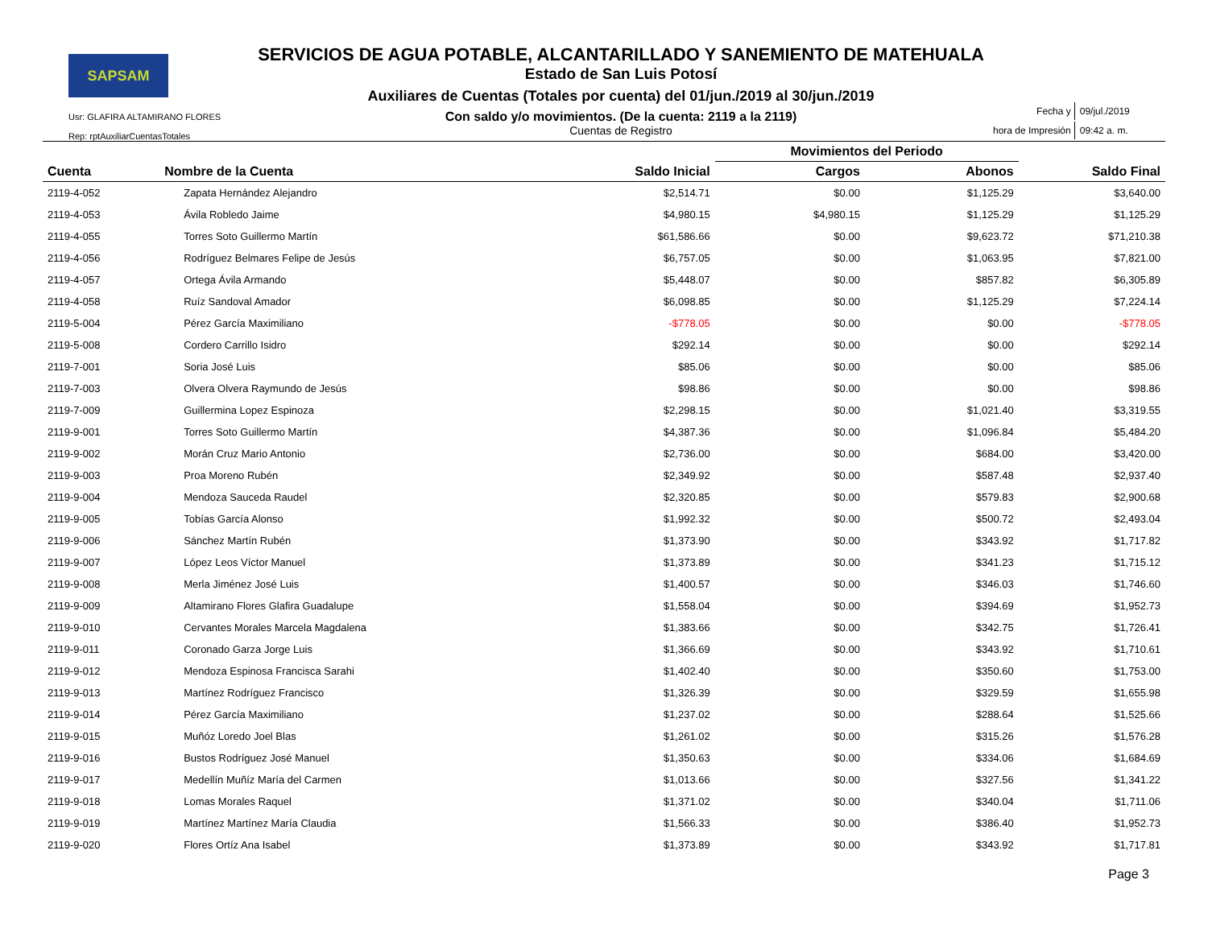SAPSAM
Usr: GLAFIRA ALTAMIRANO FLORES
Rep: rptAuxiliarCuentasTotales
SERVICIOS DE AGUA POTABLE, ALCANTARILLADO Y SANEMIENTO DE MATEHUALA
Estado de San Luis Potosí
Auxiliares de Cuentas (Totales por cuenta) del 01/jun./2019 al 30/jun./2019
Con saldo y/o movimientos. (De la cuenta: 2119 a la 2119)
Cuentas de Registro
| Fecha y | 09/jul./2019 |
| hora de Impresión | 09:42 a. m. |
| | | | Movimientos del Periodo | | |
| --- | --- | --- | --- | --- | --- |
| Cuenta | Nombre de la Cuenta | Saldo Inicial | Cargos | Abonos | Saldo Final |
| 2119-4-052 | Zapata Hernández Alejandro | $2,514.71 | $0.00 | $1,125.29 | $3,640.00 |
| 2119-4-053 | Ávila Robledo Jaime | $4,980.15 | $4,980.15 | $1,125.29 | $1,125.29 |
| 2119-4-055 | Torres Soto Guillermo Martín | $61,586.66 | $0.00 | $9,623.72 | $71,210.38 |
| 2119-4-056 | Rodríguez Belmares Felipe de Jesús | $6,757.05 | $0.00 | $1,063.95 | $7,821.00 |
| 2119-4-057 | Ortega Ávila Armando | $5,448.07 | $0.00 | $857.82 | $6,305.89 |
| 2119-4-058 | Ruíz Sandoval Amador | $6,098.85 | $0.00 | $1,125.29 | $7,224.14 |
| 2119-5-004 | Pérez García Maximiliano | -$778.05 | $0.00 | $0.00 | -$778.05 |
| 2119-5-008 | Cordero Carrillo Isidro | $292.14 | $0.00 | $0.00 | $292.14 |
| 2119-7-001 | Soria José Luis | $85.06 | $0.00 | $0.00 | $85.06 |
| 2119-7-003 | Olvera Olvera Raymundo de Jesús | $98.86 | $0.00 | $0.00 | $98.86 |
| 2119-7-009 | Guillermina Lopez Espinoza | $2,298.15 | $0.00 | $1,021.40 | $3,319.55 |
| 2119-9-001 | Torres Soto Guillermo Martín | $4,387.36 | $0.00 | $1,096.84 | $5,484.20 |
| 2119-9-002 | Morán Cruz Mario Antonio | $2,736.00 | $0.00 | $684.00 | $3,420.00 |
| 2119-9-003 | Proa Moreno Rubén | $2,349.92 | $0.00 | $587.48 | $2,937.40 |
| 2119-9-004 | Mendoza Sauceda Raudel | $2,320.85 | $0.00 | $579.83 | $2,900.68 |
| 2119-9-005 | Tobías García Alonso | $1,992.32 | $0.00 | $500.72 | $2,493.04 |
| 2119-9-006 | Sánchez Martín Rubén | $1,373.90 | $0.00 | $343.92 | $1,717.82 |
| 2119-9-007 | López Leos Víctor Manuel | $1,373.89 | $0.00 | $341.23 | $1,715.12 |
| 2119-9-008 | Merla Jiménez José Luis | $1,400.57 | $0.00 | $346.03 | $1,746.60 |
| 2119-9-009 | Altamirano Flores Glafira Guadalupe | $1,558.04 | $0.00 | $394.69 | $1,952.73 |
| 2119-9-010 | Cervantes Morales Marcela Magdalena | $1,383.66 | $0.00 | $342.75 | $1,726.41 |
| 2119-9-011 | Coronado Garza Jorge Luis | $1,366.69 | $0.00 | $343.92 | $1,710.61 |
| 2119-9-012 | Mendoza Espinosa Francisca Sarahi | $1,402.40 | $0.00 | $350.60 | $1,753.00 |
| 2119-9-013 | Martínez Rodríguez Francisco | $1,326.39 | $0.00 | $329.59 | $1,655.98 |
| 2119-9-014 | Pérez García Maximiliano | $1,237.02 | $0.00 | $288.64 | $1,525.66 |
| 2119-9-015 | Muñóz Loredo Joel Blas | $1,261.02 | $0.00 | $315.26 | $1,576.28 |
| 2119-9-016 | Bustos Rodríguez José Manuel | $1,350.63 | $0.00 | $334.06 | $1,684.69 |
| 2119-9-017 | Medellín Muñíz María del Carmen | $1,013.66 | $0.00 | $327.56 | $1,341.22 |
| 2119-9-018 | Lomas Morales Raquel | $1,371.02 | $0.00 | $340.04 | $1,711.06 |
| 2119-9-019 | Martínez Martínez María Claudia | $1,566.33 | $0.00 | $386.40 | $1,952.73 |
| 2119-9-020 | Flores Ortíz Ana Isabel | $1,373.89 | $0.00 | $343.92 | $1,717.81 |
Page 3